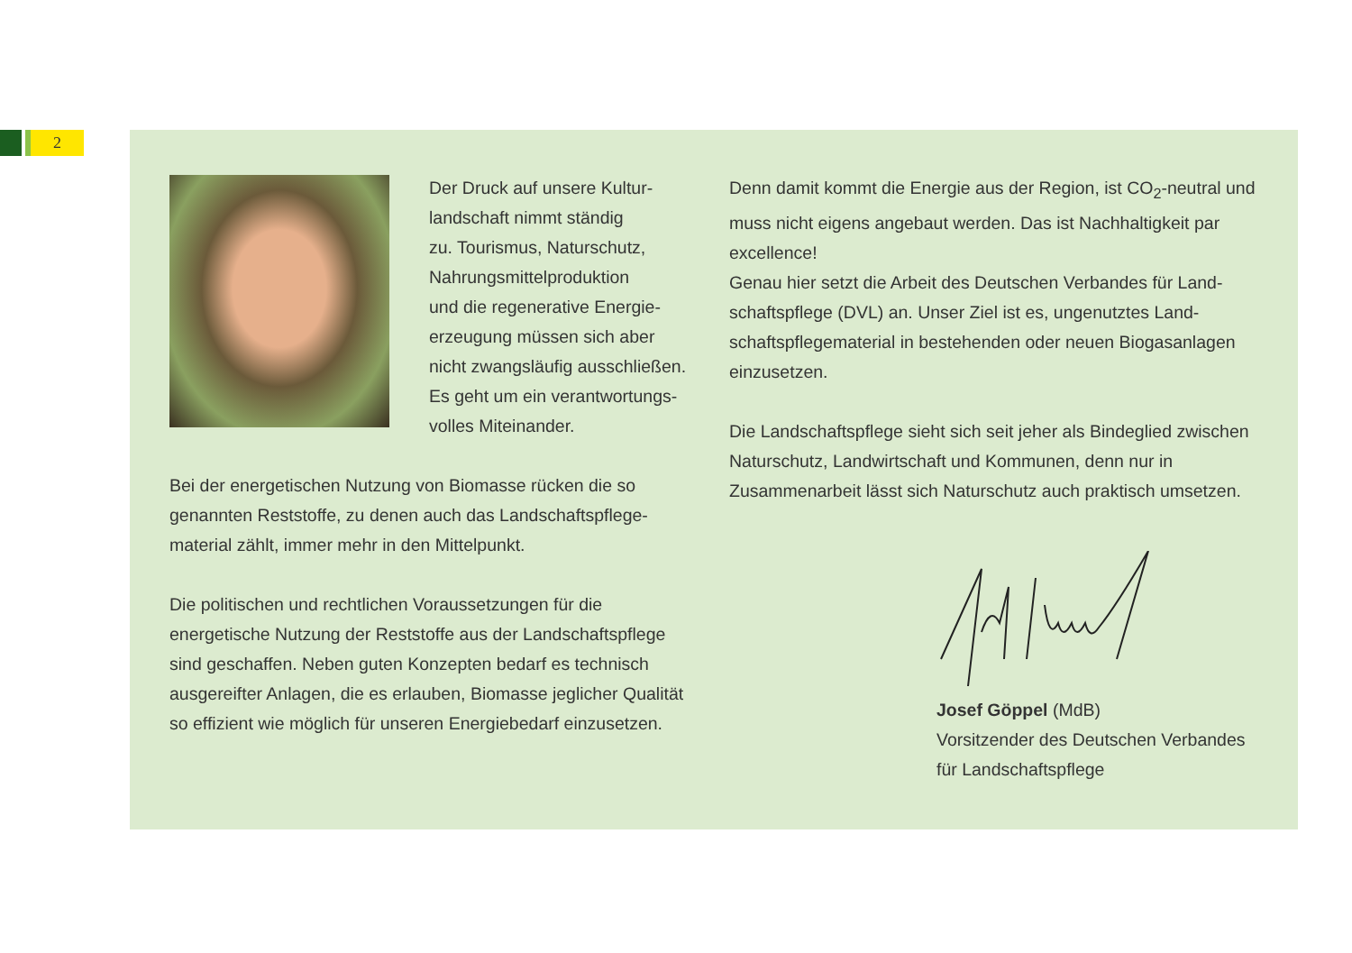2
Der Druck auf unsere Kultur-
landschaft nimmt ständig
zu. Tourismus, Naturschutz,
Nahrungsmittelproduktion
und die regenerative Energie-
erzeugung müssen sich aber
nicht zwangsläufig ausschließen.
Es geht um ein verantwortungs-
volles Miteinander.
Bei der energetischen Nutzung von Biomasse rücken die so genannten Reststoffe, zu denen auch das Landschaftspflege-material zählt, immer mehr in den Mittelpunkt.
Die politischen und rechtlichen Voraussetzungen für die energetische Nutzung der Reststoffe aus der Landschaftspflege sind geschaffen. Neben guten Konzepten bedarf es technisch ausgereifter Anlagen, die es erlauben, Biomasse jeglicher Qualität so effizient wie möglich für unseren Energiebedarf einzusetzen.
Denn damit kommt die Energie aus der Region, ist CO<sub>2</sub>-neutral und muss nicht eigens angebaut werden. Das ist Nachhaltigkeit par excellence!
Genau hier setzt die Arbeit des Deutschen Verbandes für Land-schaftspflege (DVL) an. Unser Ziel ist es, ungenutztes Land-schaftspflegematerial in bestehenden oder neuen Biogasanlagen einzusetzen.
Die Landschaftspflege sieht sich seit jeher als Bindeglied zwischen Naturschutz, Landwirtschaft und Kommunen, denn nur in Zusammenarbeit lässt sich Naturschutz auch praktisch umsetzen.
Josef Göppel (MdB)
Vorsitzender des Deutschen Verbandes
für Landschaftspflege